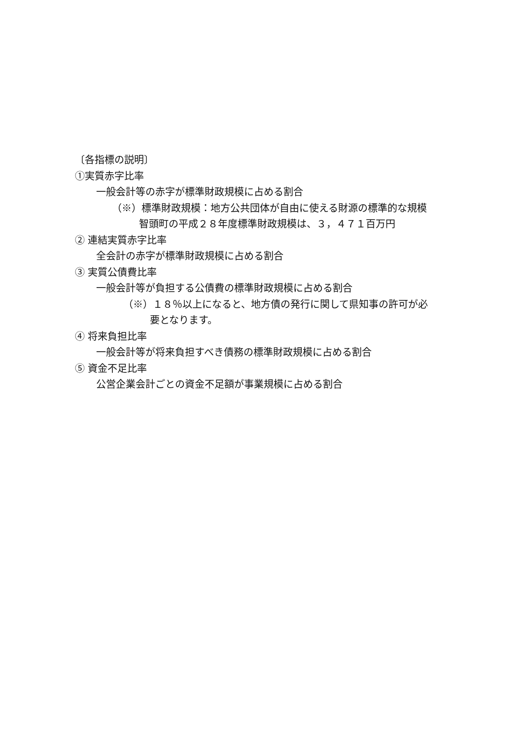〔各指標の説明〕
①実質赤字比率
一般会計等の赤字が標準財政規模に占める割合
（※）標準財政規模：地方公共団体が自由に使える財源の標準的な規模
智頭町の平成２８年度標準財政規模は、３，４７１百万円
② 連結実質赤字比率
全会計の赤字が標準財政規模に占める割合
③ 実質公債費比率
一般会計等が負担する公債費の標準財政規模に占める割合
（※）１８％以上になると、地方債の発行に関して県知事の許可が必
要となります。
④ 将来負担比率
一般会計等が将来負担すべき債務の標準財政規模に占める割合
⑤ 資金不足比率
公営企業会計ごとの資金不足額が事業規模に占める割合